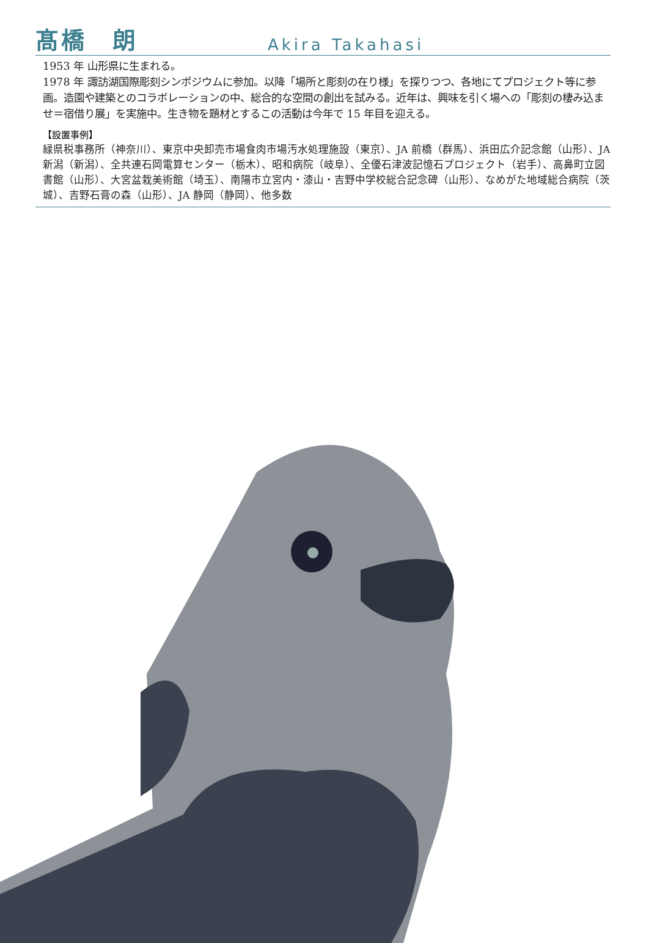髙橋　朗
Akira Takahasi
1953 年 山形県に生まれる。
1978 年 諏訪湖国際彫刻シンポジウムに参加。以降「場所と彫刻の在り様」を探りつつ、各地にてプロジェクト等に参画。造園や建築とのコラボレーションの中、総合的な空間の創出を試みる。近年は、興味を引く場への「彫刻の棲み込ませ＝宿借り展」を実施中。生き物を題材とするこの活動は今年で 15 年目を迎える。
【設置事例】
緑県税事務所（神奈川）、東京中央卸売市場食肉市場汚水処理施設（東京）、JA 前橋（群馬）、浜田広介記念館（山形）、JA 新潟（新潟）、全共連石岡電算センター（栃木）、昭和病院（岐阜）、全優石津波記憶石プロジェクト（岩手）、高鼻町立図書館（山形）、大宮盆栽美術館（埼玉）、南陽市立宮内・漆山・吉野中学校総合記念碑（山形）、なめがた地域総合病院（茨城）、吉野石膏の森（山形）、JA 静岡（静岡）、他多数